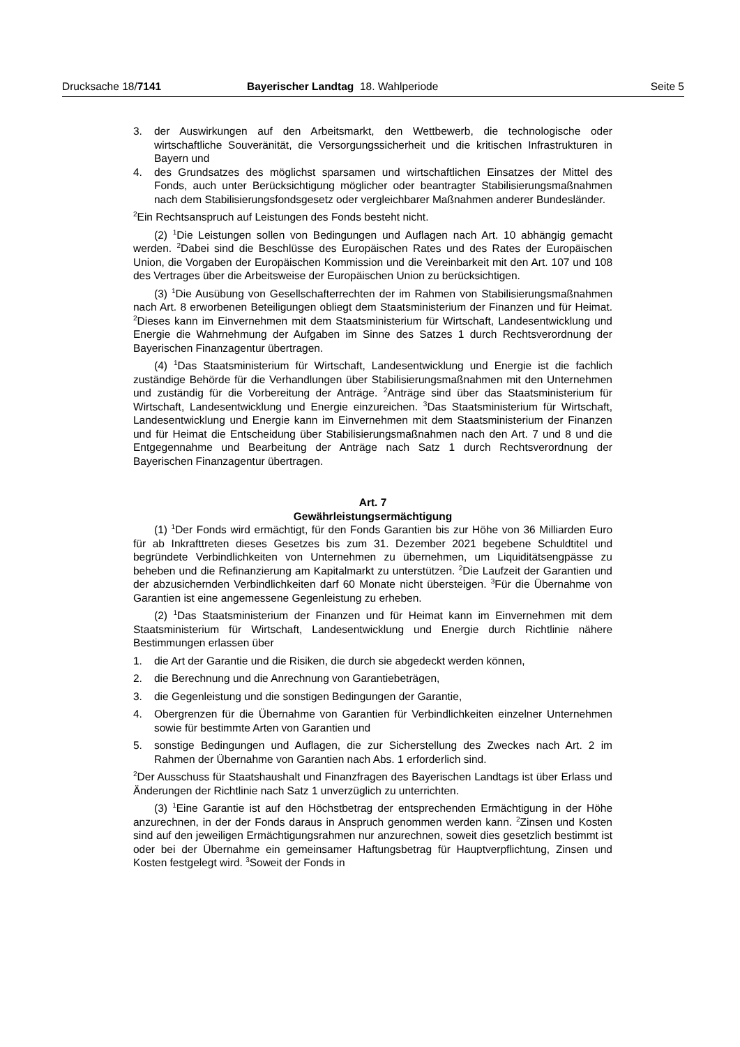Drucksache 18/7141 Bayerischer Landtag 18. Wahlperiode Seite 5
3. der Auswirkungen auf den Arbeitsmarkt, den Wettbewerb, die technologische oder wirtschaftliche Souveränität, die Versorgungssicherheit und die kritischen Infrastrukturen in Bayern und
4. des Grundsatzes des möglichst sparsamen und wirtschaftlichen Einsatzes der Mittel des Fonds, auch unter Berücksichtigung möglicher oder beantragter Stabilisierungsmaßnahmen nach dem Stabilisierungsfondsgesetz oder vergleichbarer Maßnahmen anderer Bundesländer.
<sup>2</sup> Ein Rechtsanspruch auf Leistungen des Fonds besteht nicht.
(2) <sup>1</sup>Die Leistungen sollen von Bedingungen und Auflagen nach Art. 10 abhängig gemacht werden. <sup>2</sup>Dabei sind die Beschlüsse des Europäischen Rates und des Rates der Europäischen Union, die Vorgaben der Europäischen Kommission und die Vereinbarkeit mit den Art. 107 und 108 des Vertrages über die Arbeitsweise der Europäischen Union zu berücksichtigen.
(3) <sup>1</sup>Die Ausübung von Gesellschafterrechten der im Rahmen von Stabilisierungsmaßnahmen nach Art. 8 erworbenen Beteiligungen obliegt dem Staatsministerium der Finanzen und für Heimat. <sup>2</sup>Dieses kann im Einvernehmen mit dem Staatsministerium für Wirtschaft, Landesentwicklung und Energie die Wahrnehmung der Aufgaben im Sinne des Satzes 1 durch Rechtsverordnung der Bayerischen Finanzagentur übertragen.
(4) <sup>1</sup>Das Staatsministerium für Wirtschaft, Landesentwicklung und Energie ist die fachlich zuständige Behörde für die Verhandlungen über Stabilisierungsmaßnahmen mit den Unternehmen und zuständig für die Vorbereitung der Anträge. <sup>2</sup>Anträge sind über das Staatsministerium für Wirtschaft, Landesentwicklung und Energie einzureichen. <sup>3</sup>Das Staatsministerium für Wirtschaft, Landesentwicklung und Energie kann im Einvernehmen mit dem Staatsministerium der Finanzen und für Heimat die Entscheidung über Stabilisierungsmaßnahmen nach den Art. 7 und 8 und die Entgegennahme und Bearbeitung der Anträge nach Satz 1 durch Rechtsverordnung der Bayerischen Finanzagentur übertragen.
Art. 7
Gewährleistungsermächtigung
(1) <sup>1</sup>Der Fonds wird ermächtigt, für den Fonds Garantien bis zur Höhe von 36 Milliarden Euro für ab Inkrafttreten dieses Gesetzes bis zum 31. Dezember 2021 begebene Schuldtitel und begründete Verbindlichkeiten von Unternehmen zu übernehmen, um Liquiditätsengpässe zu beheben und die Refinanzierung am Kapitalmarkt zu unterstützen. <sup>2</sup>Die Laufzeit der Garantien und der abzusichernden Verbindlichkeiten darf 60 Monate nicht übersteigen. <sup>3</sup>Für die Übernahme von Garantien ist eine angemessene Gegenleistung zu erheben.
(2) <sup>1</sup>Das Staatsministerium der Finanzen und für Heimat kann im Einvernehmen mit dem Staatsministerium für Wirtschaft, Landesentwicklung und Energie durch Richtlinie nähere Bestimmungen erlassen über
1. die Art der Garantie und die Risiken, die durch sie abgedeckt werden können,
2. die Berechnung und die Anrechnung von Garantiebeträgen,
3. die Gegenleistung und die sonstigen Bedingungen der Garantie,
4. Obergrenzen für die Übernahme von Garantien für Verbindlichkeiten einzelner Unternehmen sowie für bestimmte Arten von Garantien und
5. sonstige Bedingungen und Auflagen, die zur Sicherstellung des Zweckes nach Art. 2 im Rahmen der Übernahme von Garantien nach Abs. 1 erforderlich sind.
<sup>2</sup> Der Ausschuss für Staatshaushalt und Finanzfragen des Bayerischen Landtags ist über Erlass und Änderungen der Richtlinie nach Satz 1 unverzüglich zu unterrichten.
(3) <sup>1</sup>Eine Garantie ist auf den Höchstbetrag der entsprechenden Ermächtigung in der Höhe anzurechnen, in der der Fonds daraus in Anspruch genommen werden kann. <sup>2</sup>Zinsen und Kosten sind auf den jeweiligen Ermächtigungsrahmen nur anzurechnen, soweit dies gesetzlich bestimmt ist oder bei der Übernahme ein gemeinsamer Haftungsbetrag für Hauptverpflichtung, Zinsen und Kosten festgelegt wird. <sup>3</sup>Soweit der Fonds in